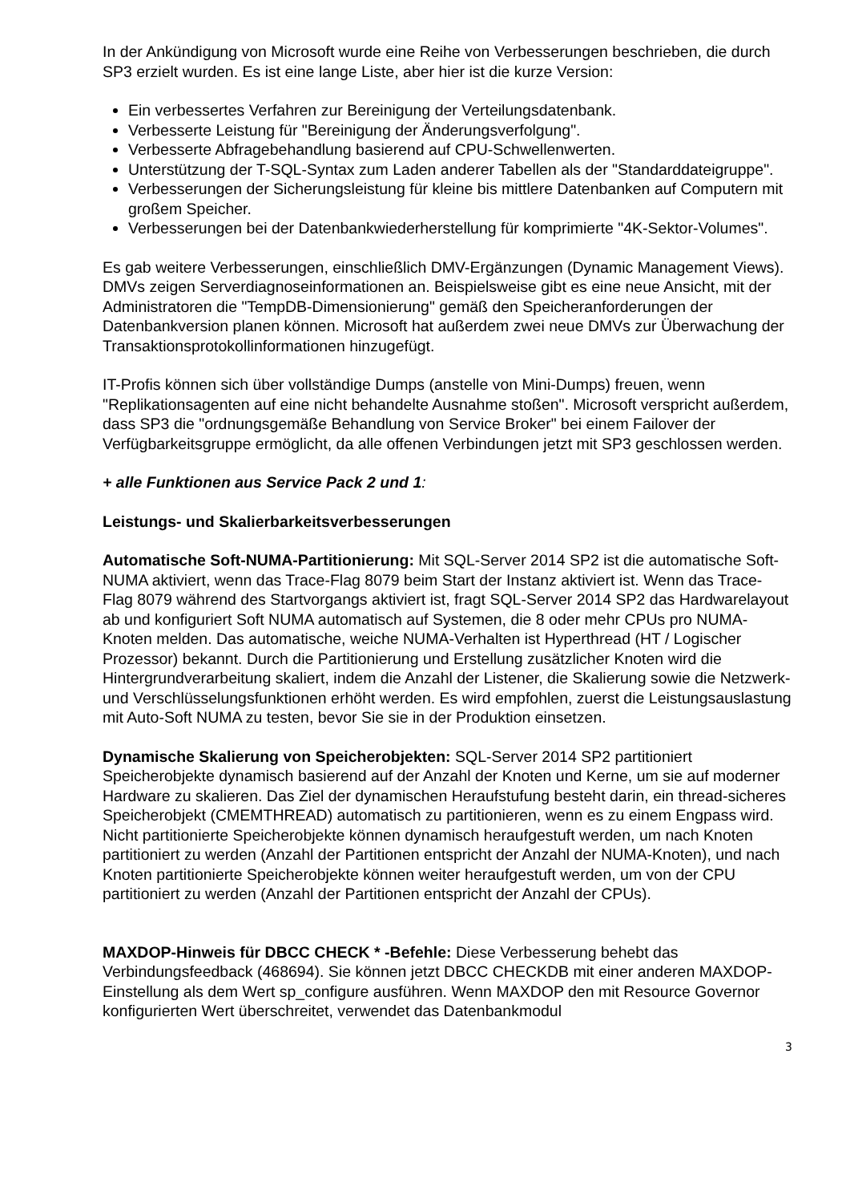In der Ankündigung von Microsoft wurde eine Reihe von Verbesserungen beschrieben, die durch SP3 erzielt wurden. Es ist eine lange Liste, aber hier ist die kurze Version:
Ein verbessertes Verfahren zur Bereinigung der Verteilungsdatenbank.
Verbesserte Leistung für "Bereinigung der Änderungsverfolgung".
Verbesserte Abfragebehandlung basierend auf CPU-Schwellenwerten.
Unterstützung der T-SQL-Syntax zum Laden anderer Tabellen als der "Standarddateigruppe".
Verbesserungen der Sicherungsleistung für kleine bis mittlere Datenbanken auf Computern mit großem Speicher.
Verbesserungen bei der Datenbankwiederherstellung für komprimierte "4K-Sektor-Volumes".
Es gab weitere Verbesserungen, einschließlich DMV-Ergänzungen (Dynamic Management Views). DMVs zeigen Serverdiagnoseinformationen an. Beispielsweise gibt es eine neue Ansicht, mit der Administratoren die "TempDB-Dimensionierung" gemäß den Speicheranforderungen der Datenbankversion planen können. Microsoft hat außerdem zwei neue DMVs zur Überwachung der Transaktionsprotokollinformationen hinzugefügt.
IT-Profis können sich über vollständige Dumps (anstelle von Mini-Dumps) freuen, wenn "Replikationsagenten auf eine nicht behandelte Ausnahme stoßen". Microsoft verspricht außerdem, dass SP3 die "ordnungsgemäße Behandlung von Service Broker" bei einem Failover der Verfügbarkeitsgruppe ermöglicht, da alle offenen Verbindungen jetzt mit SP3 geschlossen werden.
+ alle Funktionen aus Service Pack 2 und 1:
Leistungs- und Skalierbarkeitsverbesserungen
Automatische Soft-NUMA-Partitionierung: Mit SQL-Server 2014 SP2 ist die automatische Soft-NUMA aktiviert, wenn das Trace-Flag 8079 beim Start der Instanz aktiviert ist. Wenn das Trace-Flag 8079 während des Startvorgangs aktiviert ist, fragt SQL-Server 2014 SP2 das Hardwarelayout ab und konfiguriert Soft NUMA automatisch auf Systemen, die 8 oder mehr CPUs pro NUMA-Knoten melden. Das automatische, weiche NUMA-Verhalten ist Hyperthread (HT / Logischer Prozessor) bekannt. Durch die Partitionierung und Erstellung zusätzlicher Knoten wird die Hintergrundverarbeitung skaliert, indem die Anzahl der Listener, die Skalierung sowie die Netzwerk- und Verschlüsselungsfunktionen erhöht werden. Es wird empfohlen, zuerst die Leistungsauslastung mit Auto-Soft NUMA zu testen, bevor Sie sie in der Produktion einsetzen.
Dynamische Skalierung von Speicherobjekten: SQL-Server 2014 SP2 partitioniert Speicherobjekte dynamisch basierend auf der Anzahl der Knoten und Kerne, um sie auf moderner Hardware zu skalieren. Das Ziel der dynamischen Heraufstufung besteht darin, ein thread-sicheres Speicherobjekt (CMEMTHREAD) automatisch zu partitionieren, wenn es zu einem Engpass wird. Nicht partitionierte Speicherobjekte können dynamisch heraufgestuft werden, um nach Knoten partitioniert zu werden (Anzahl der Partitionen entspricht der Anzahl der NUMA-Knoten), und nach Knoten partitionierte Speicherobjekte können weiter heraufgestuft werden, um von der CPU partitioniert zu werden (Anzahl der Partitionen entspricht der Anzahl der CPUs).
MAXDOP-Hinweis für DBCC CHECK * -Befehle: Diese Verbesserung behebt das Verbindungsfeedback (468694). Sie können jetzt DBCC CHECKDB mit einer anderen MAXDOP-Einstellung als dem Wert sp_configure ausführen. Wenn MAXDOP den mit Resource Governor konfigurierten Wert überschreitet, verwendet das Datenbankmodul
3